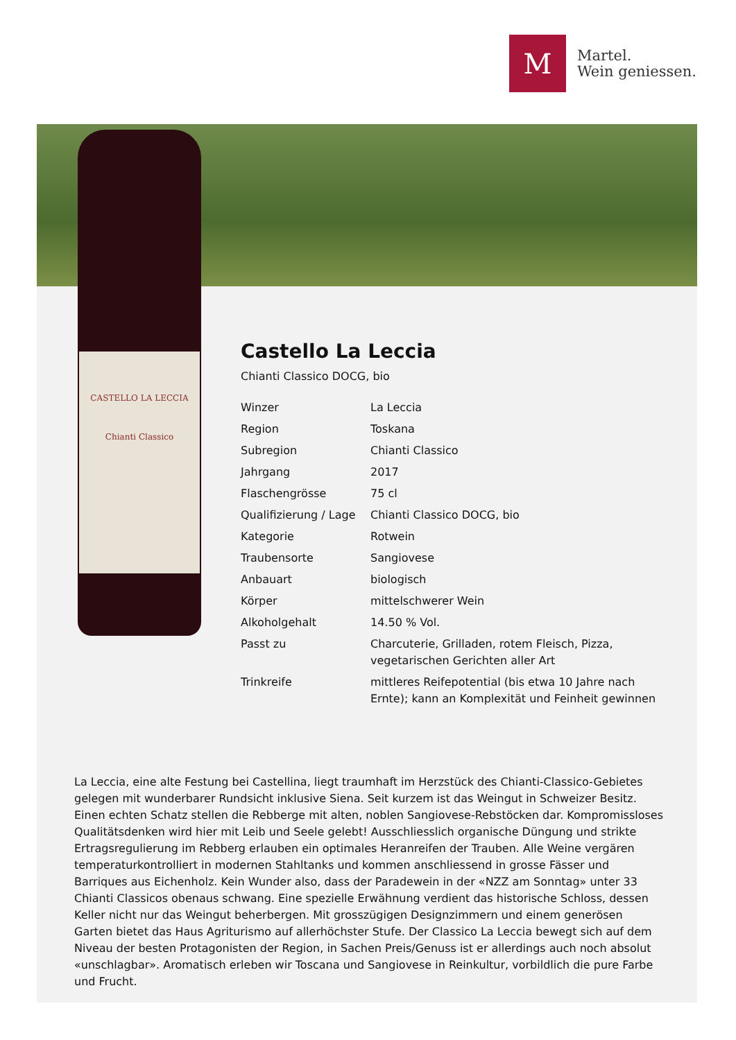M
Martel.
Wein geniessen.
CASTELLO LA LECCIA
Chianti Classico
Castello La Leccia
Chianti Classico DOCG, bio
| Winzer | La Leccia |
| Region | Toskana |
| Subregion | Chianti Classico |
| Jahrgang | 2017 |
| Flaschengrösse | 75 cl |
| Qualifizierung / Lage | Chianti Classico DOCG, bio |
| Kategorie | Rotwein |
| Traubensorte | Sangiovese |
| Anbauart | biologisch |
| Körper | mittelschwerer Wein |
| Alkoholgehalt | 14.50 % Vol. |
| Passt zu | Charcuterie, Grilladen, rotem Fleisch, Pizza, vegetarischen Gerichten aller Art |
| Trinkreife | mittleres Reifepotential (bis etwa 10 Jahre nach Ernte); kann an Komplexität und Feinheit gewinnen |
La Leccia, eine alte Festung bei Castellina, liegt traumhaft im Herzstück des Chianti-Classico-Gebietes gelegen mit wunderbarer Rundsicht inklusive Siena. Seit kurzem ist das Weingut in Schweizer Besitz. Einen echten Schatz stellen die Rebberge mit alten, noblen Sangiovese-Rebstöcken dar. Kompromissloses Qualitätsdenken wird hier mit Leib und Seele gelebt! Ausschliesslich organische Düngung und strikte Ertragsregulierung im Rebberg erlauben ein optimales Heranreifen der Trauben. Alle Weine vergären temperaturkontrolliert in modernen Stahltanks und kommen anschliessend in grosse Fässer und Barriques aus Eichenholz. Kein Wunder also, dass der Paradewein in der «NZZ am Sonntag» unter 33 Chianti Classicos obenaus schwang. Eine spezielle Erwähnung verdient das historische Schloss, dessen Keller nicht nur das Weingut beherbergen. Mit grosszügigen Designzimmern und einem generösen Garten bietet das Haus Agriturismo auf allerhöchster Stufe. Der Classico La Leccia bewegt sich auf dem Niveau der besten Protagonisten der Region, in Sachen Preis/Genuss ist er allerdings auch noch absolut «unschlagbar». Aromatisch erleben wir Toscana und Sangiovese in Reinkultur, vorbildlich die pure Farbe und Frucht.